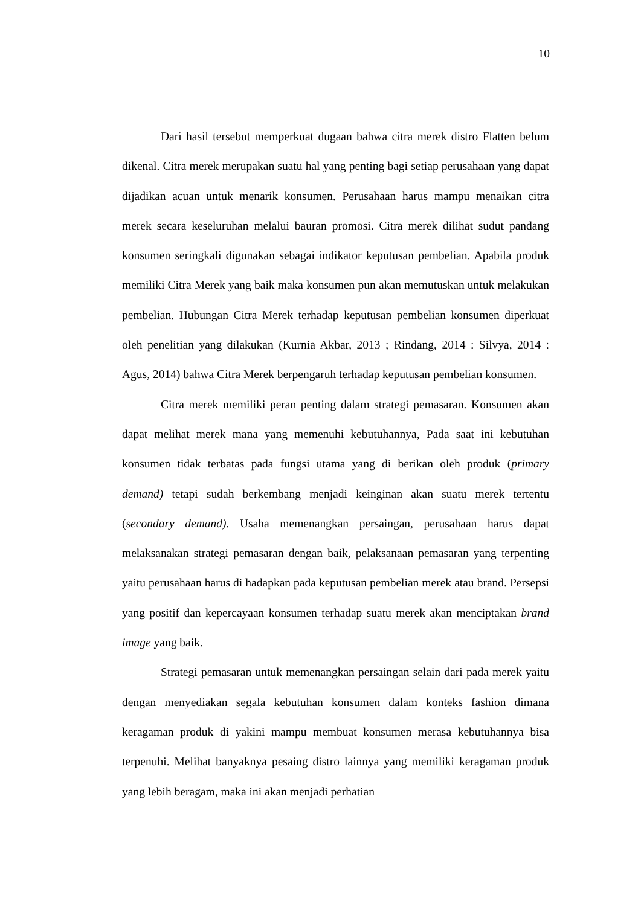10
Dari hasil tersebut memperkuat dugaan bahwa citra merek distro Flatten belum dikenal. Citra merek merupakan suatu hal yang penting bagi setiap perusahaan yang dapat dijadikan acuan untuk menarik konsumen. Perusahaan harus mampu menaikan citra merek secara keseluruhan melalui bauran promosi. Citra merek dilihat sudut pandang konsumen seringkali digunakan sebagai indikator keputusan pembelian. Apabila produk memiliki Citra Merek yang baik maka konsumen pun akan memutuskan untuk melakukan pembelian. Hubungan Citra Merek terhadap keputusan pembelian konsumen diperkuat oleh penelitian yang dilakukan (Kurnia Akbar, 2013 ; Rindang, 2014 : Silvya, 2014 : Agus, 2014) bahwa Citra Merek berpengaruh terhadap keputusan pembelian konsumen.
Citra merek memiliki peran penting dalam strategi pemasaran. Konsumen akan dapat melihat merek mana yang memenuhi kebutuhannya, Pada saat ini kebutuhan konsumen tidak terbatas pada fungsi utama yang di berikan oleh produk (primary demand) tetapi sudah berkembang menjadi keinginan akan suatu merek tertentu (secondary demand). Usaha memenangkan persaingan, perusahaan harus dapat melaksanakan strategi pemasaran dengan baik, pelaksanaan pemasaran yang terpenting yaitu perusahaan harus di hadapkan pada keputusan pembelian merek atau brand. Persepsi yang positif dan kepercayaan konsumen terhadap suatu merek akan menciptakan brand image yang baik.
Strategi pemasaran untuk memenangkan persaingan selain dari pada merek yaitu dengan menyediakan segala kebutuhan konsumen dalam konteks fashion dimana keragaman produk di yakini mampu membuat konsumen merasa kebutuhannya bisa terpenuhi. Melihat banyaknya pesaing distro lainnya yang memiliki keragaman produk yang lebih beragam, maka ini akan menjadi perhatian